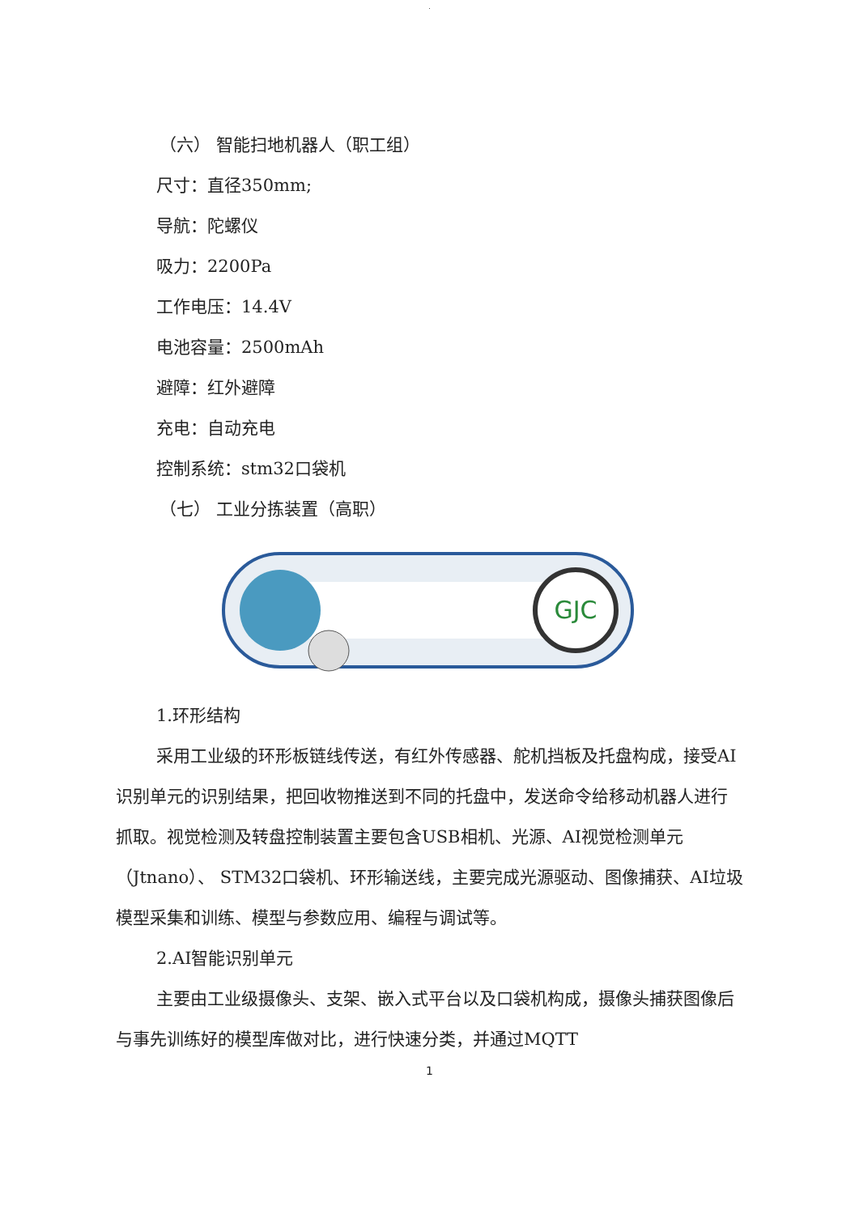.
（六） 智能扫地机器人（职工组）
尺寸：直径350mm;
导航：陀螺仪
吸力：2200Pa
工作电压：14.4V
电池容量：2500mAh
避障：红外避障
充电：自动充电
控制系统：stm32口袋机
（七） 工业分拣装置（高职）
GJC
1.环形结构
采用工业级的环形板链线传送，有红外传感器、舵机挡板及托盘构成，接受AI识别单元的识别结果，把回收物推送到不同的托盘中，发送命令给移动机器人进行抓取。视觉检测及转盘控制装置主要包含USB相机、光源、AI视觉检测单元（Jtnano）、 STM32口袋机、环形输送线，主要完成光源驱动、图像捕获、AI垃圾模型采集和训练、模型与参数应用、编程与调试等。
2.AI智能识别单元
主要由工业级摄像头、支架、嵌入式平台以及口袋机构成，摄像头捕获图像后与事先训练好的模型库做对比，进行快速分类，并通过MQTT
1